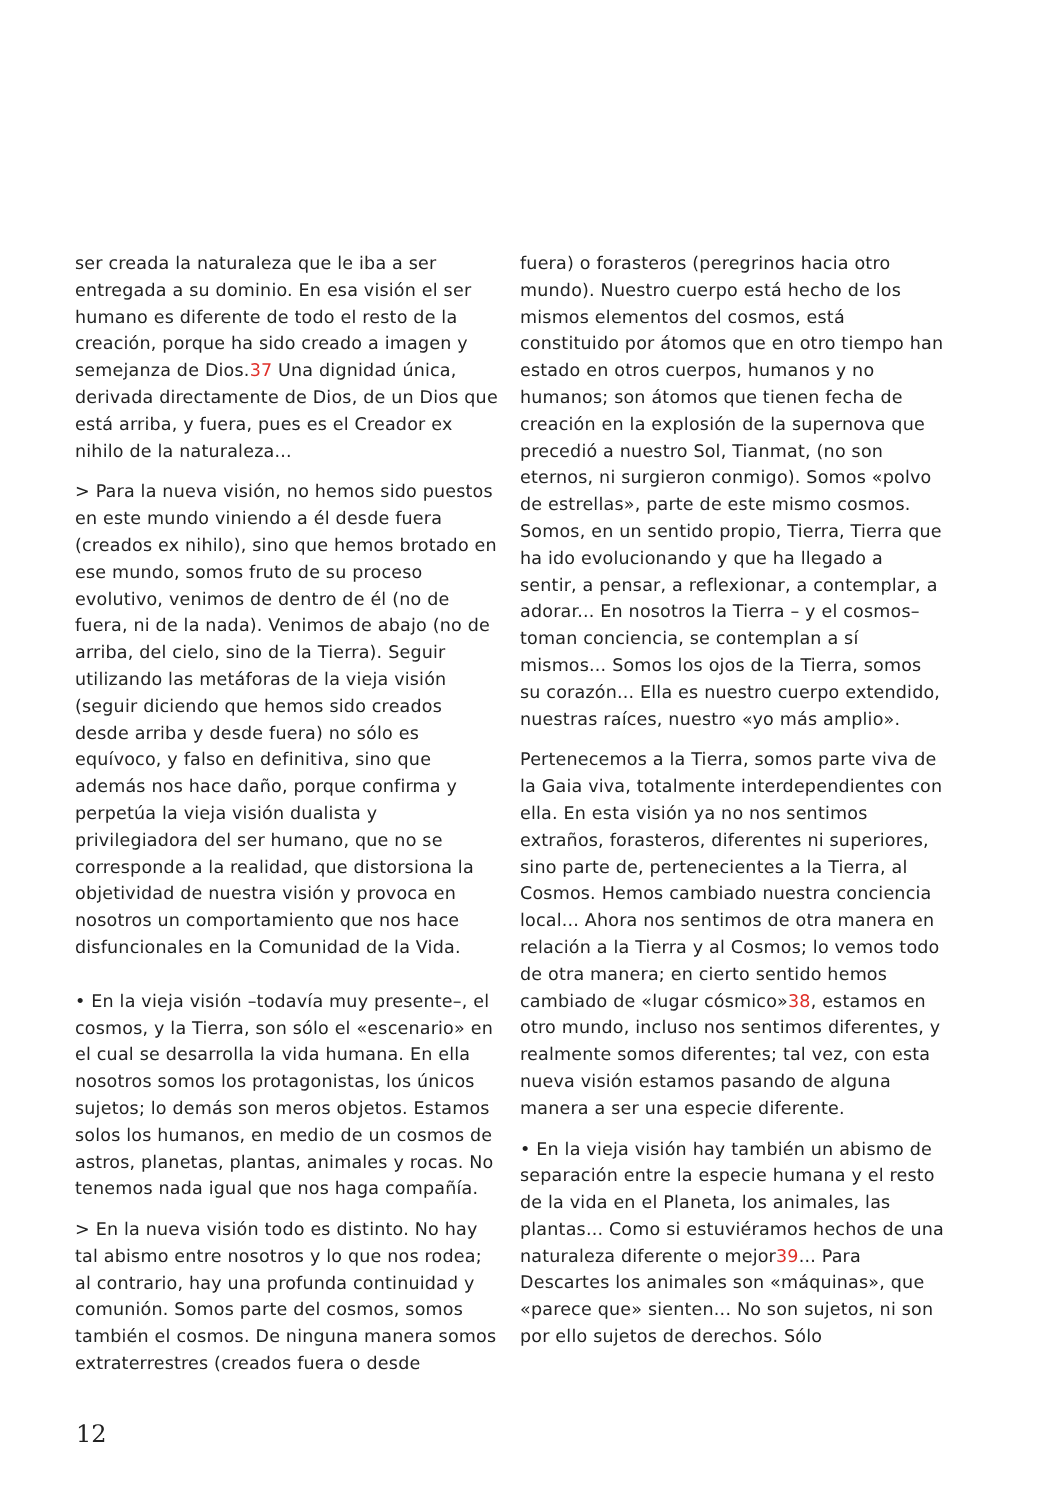ser creada la naturaleza que le iba a ser entregada a su dominio. En esa visión el ser humano es diferente de todo el resto de la creación, porque ha sido creado a imagen y semejanza de Dios.37 Una dignidad única, derivada directamente de Dios, de un Dios que está arriba, y fuera, pues es el Creador ex nihilo de la naturaleza...
> Para la nueva visión, no hemos sido puestos en este mundo viniendo a él desde fuera (creados ex nihilo), sino que hemos brotado en ese mundo, somos fruto de su proceso evolutivo, venimos de dentro de él (no de fuera, ni de la nada). Venimos de abajo (no de arriba, del cielo, sino de la Tierra). Seguir utilizando las metáforas de la vieja visión (seguir diciendo que hemos sido creados desde arriba y desde fuera) no sólo es equívoco, y falso en definitiva, sino que además nos hace daño, porque confirma y perpetúa la vieja visión dualista y privilegiadora del ser humano, que no se corresponde a la realidad, que distorsiona la objetividad de nuestra visión y provoca en nosotros un comportamiento que nos hace disfuncionales en la Comunidad de la Vida.
• En la vieja visión –todavía muy presente–, el cosmos, y la Tierra, son sólo el «escenario» en el cual se desarrolla la vida humana. En ella nosotros somos los protagonistas, los únicos sujetos; lo demás son meros objetos. Estamos solos los humanos, en medio de un cosmos de astros, planetas, plantas, animales y rocas. No tenemos nada igual que nos haga compañía.
> En la nueva visión todo es distinto. No hay tal abismo entre nosotros y lo que nos rodea; al contrario, hay una profunda continuidad y comunión. Somos parte del cosmos, somos también el cosmos. De ninguna manera somos extraterrestres (creados fuera o desde
fuera) o forasteros (peregrinos hacia otro mundo). Nuestro cuerpo está hecho de los mismos elementos del cosmos, está constituido por átomos que en otro tiempo han estado en otros cuerpos, humanos y no humanos; son átomos que tienen fecha de creación en la explosión de la supernova que precedió a nuestro Sol, Tianmat, (no son eternos, ni surgieron conmigo). Somos «polvo de estrellas», parte de este mismo cosmos. Somos, en un sentido propio, Tierra, Tierra que ha ido evolucionando y que ha llegado a sentir, a pensar, a reflexionar, a contemplar, a adorar... En nosotros la Tierra – y el cosmos– toman conciencia, se contemplan a sí mismos... Somos los ojos de la Tierra, somos su corazón... Ella es nuestro cuerpo extendido, nuestras raíces, nuestro «yo más amplio».
Pertenecemos a la Tierra, somos parte viva de la Gaia viva, totalmente interdependientes con ella. En esta visión ya no nos sentimos extraños, forasteros, diferentes ni superiores, sino parte de, pertenecientes a la Tierra, al Cosmos. Hemos cambiado nuestra conciencia local... Ahora nos sentimos de otra manera en relación a la Tierra y al Cosmos; lo vemos todo de otra manera; en cierto sentido hemos cambiado de «lugar cósmico»38, estamos en otro mundo, incluso nos sentimos diferentes, y realmente somos diferentes; tal vez, con esta nueva visión estamos pasando de alguna manera a ser una especie diferente.
• En la vieja visión hay también un abismo de separación entre la especie humana y el resto de la vida en el Planeta, los animales, las plantas... Como si estuviéramos hechos de una naturaleza diferente o mejor39... Para Descartes los animales son «máquinas», que «parece que» sienten... No son sujetos, ni son por ello sujetos de derechos. Sólo
12